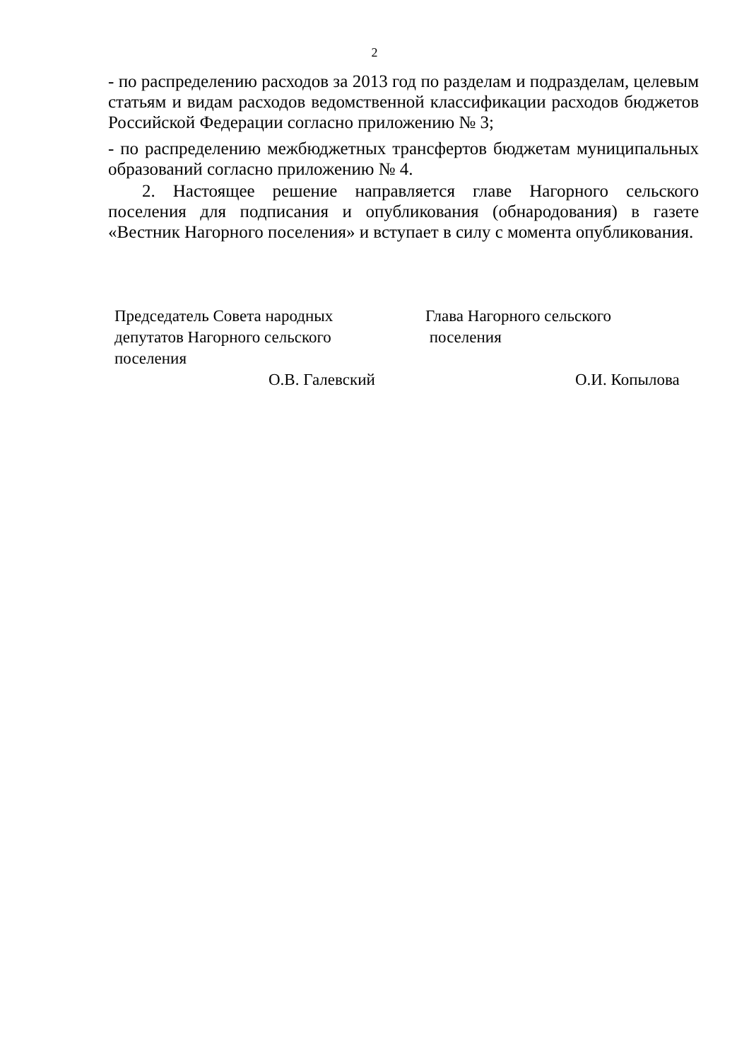2
- по распределению расходов за 2013 год по разделам и подразделам, целевым статьям и видам расходов ведомственной классификации расходов бюджетов Российской Федерации согласно приложению № 3;
- по распределению межбюджетных трансфертов бюджетам муниципальных образований согласно приложению № 4.
2. Настоящее решение направляется главе Нагорного сельского поселения для подписания и опубликования (обнародования) в газете «Вестник Нагорного поселения» и вступает в силу с момента опубликования.
Председатель Совета народных
депутатов Нагорного сельского
поселения
О.В. Галевский
Глава Нагорного сельского
поселения
О.И. Копылова